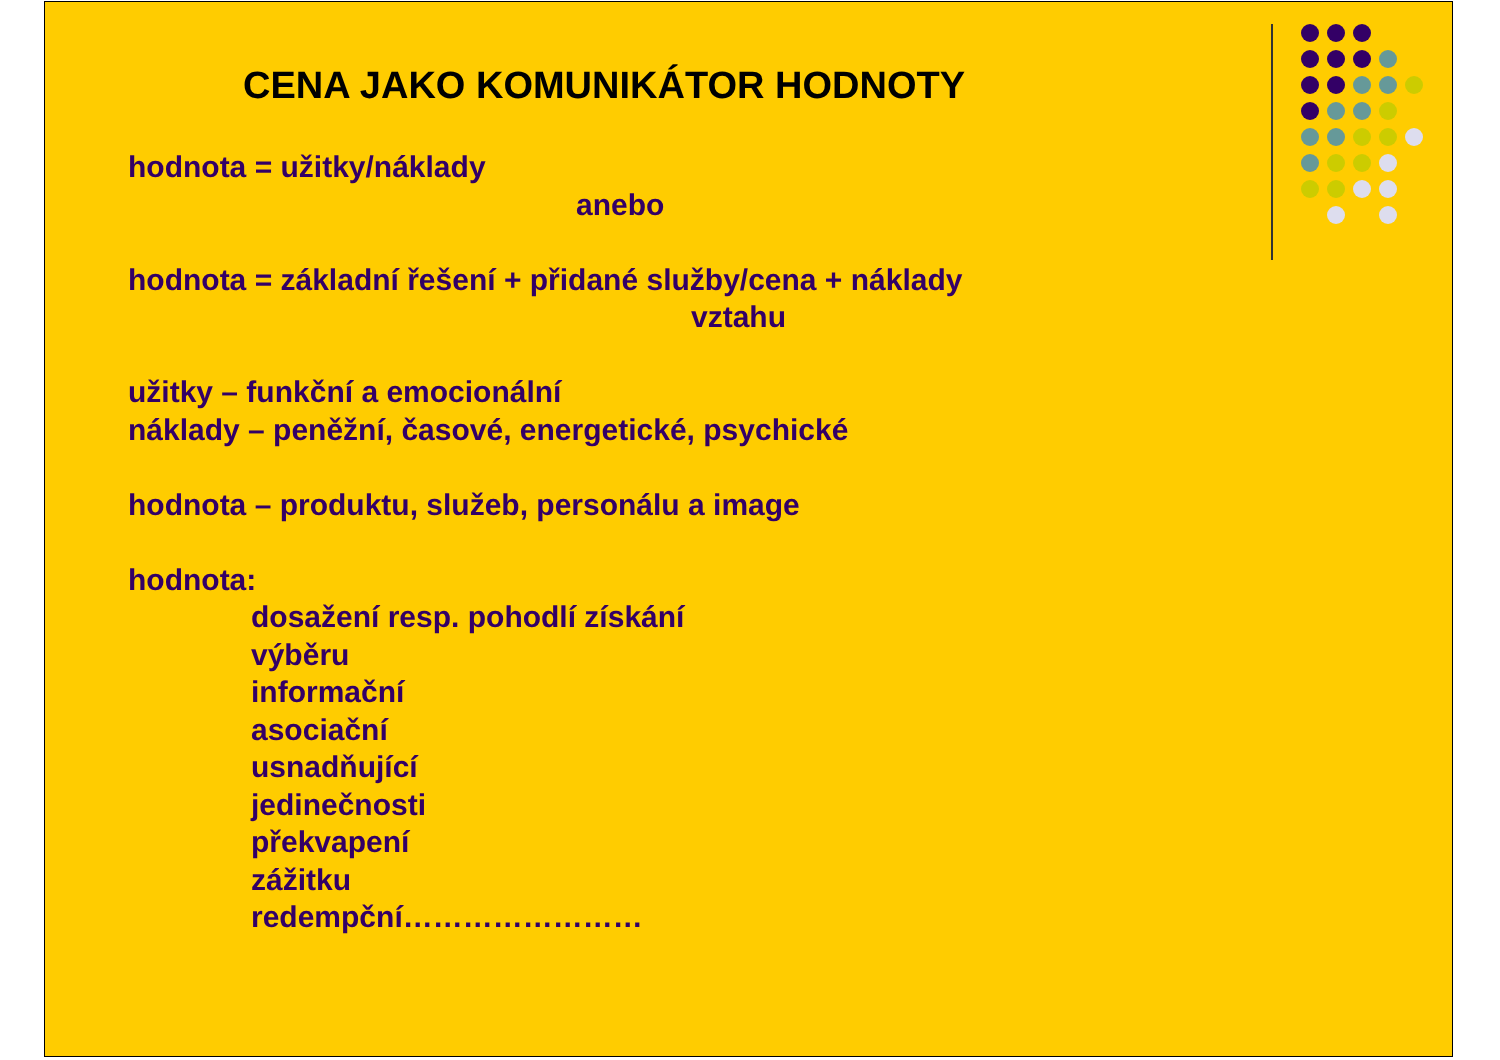CENA JAKO KOMUNIKÁTOR HODNOTY
hodnota = užitky/náklady
anebo
hodnota = základní řešení + přidané služby/cena + náklady
vztahu
užitky – funkční a emocionální
náklady – peněžní, časové, energetické, psychické
hodnota – produktu, služeb, personálu a image
hodnota:
dosažení resp. pohodlí získání
výběru
informační
asociační
usnadňující
jedinečnosti
překvapení
zážitku
redempční……………………